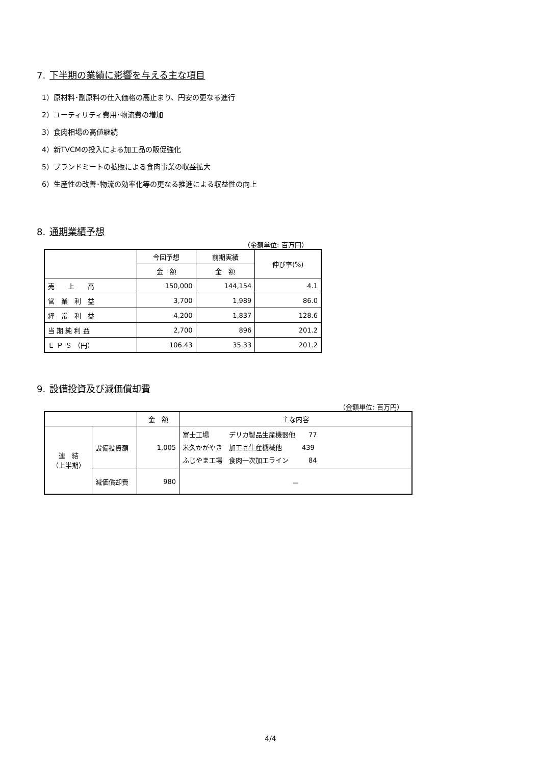7. 下半期の業績に影響を与える主な項目
1）原材料･副原料の仕入価格の高止まり、円安の更なる進行
2）ユーティリティ費用･物流費の増加
3）食肉相場の高値継続
4）新TVCMの投入による加工品の販促強化
5）ブランドミートの拡販による食肉事業の収益拡大
6）生産性の改善･物流の効率化等の更なる推進による収益性の向上
8. 通期業績予想
（金額単位: 百万円）
| | 今回予想 | 前期実績 | 伸び率(%) |
| --- | --- | --- | --- |
| | 金 額 | 金 額 | |
| 売 上 高 | 150,000 | 144,154 | 4.1 |
| 営 業 利 益 | 3,700 | 1,989 | 86.0 |
| 経 常 利 益 | 4,200 | 1,837 | 128.6 |
| 当 期 純 利 益 | 2,700 | 896 | 201.2 |
| Ｅ Ｐ Ｓ （円） | 106.43 | 35.33 | 201.2 |
9. 設備投資及び減価償却費
（金額単位: 百万円）
| | | 金 額 | 主な内容 |
| --- | --- | --- | --- |
| 連 結 （上半期） | 設備投資額 | 1,005 | 富士工場 デリカ製品生産機器他 77 米久かがやき 加工品生産機械他 439 ふじやま工場 食肉一次加工ライン 84 |
| | 減価償却費 | 980 | － |
4/4